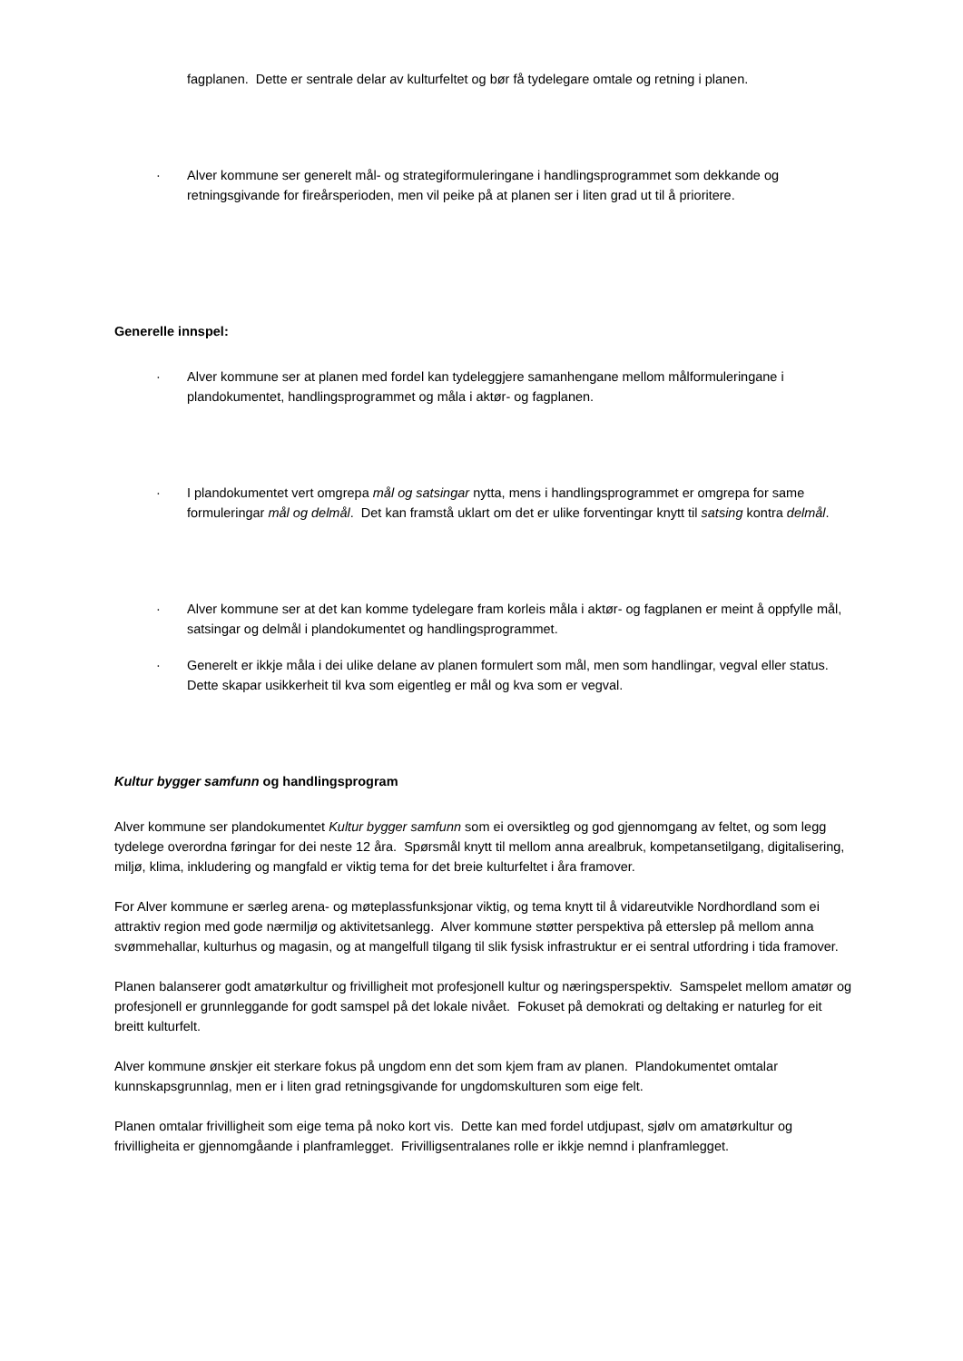fagplanen. Dette er sentrale delar av kulturfeltet og bør få tydelegare omtale og retning i planen.
· Alver kommune ser generelt mål- og strategiformuleringane i handlingsprogrammet som dekkande og retningsgivande for fireårsperioden, men vil peike på at planen ser i liten grad ut til å prioritere.
Generelle innspel:
· Alver kommune ser at planen med fordel kan tydeleggjere samanhengane mellom målformuleringane i plandokumentet, handlingsprogrammet og måla i aktør- og fagplanen.
· I plandokumentet vert omgrepa mål og satsingar nytta, mens i handlingsprogrammet er omgrepa for same formuleringar mål og delmål. Det kan framstå uklart om det er ulike forventingar knytt til satsing kontra delmål.
· Alver kommune ser at det kan komme tydelegare fram korleis måla i aktør- og fagplanen er meint å oppfylle mål, satsingar og delmål i plandokumentet og handlingsprogrammet.
· Generelt er ikkje måla i dei ulike delane av planen formulert som mål, men som handlingar, vegval eller status. Dette skapar usikkerheit til kva som eigentleg er mål og kva som er vegval.
Kultur bygger samfunn og handlingsprogram
Alver kommune ser plandokumentet Kultur bygger samfunn som ei oversiktleg og god gjennomgang av feltet, og som legg tydelege overordna føringar for dei neste 12 åra. Spørsmål knytt til mellom anna arealbruk, kompetansetilgang, digitalisering, miljø, klima, inkludering og mangfald er viktig tema for det breie kulturfeltet i åra framover.
For Alver kommune er særleg arena- og møteplassfunksjonar viktig, og tema knytt til å vidareutvikle Nordhordland som ei attraktiv region med gode nærmiljø og aktivitetsanlegg. Alver kommune støtter perspektiva på etterslep på mellom anna svømmehallar, kulturhus og magasin, og at mangelfull tilgang til slik fysisk infrastruktur er ei sentral utfordring i tida framover.
Planen balanserer godt amatørkultur og frivilligheit mot profesjonell kultur og næringsperspektiv. Samspelet mellom amatør og profesjonell er grunnleggande for godt samspel på det lokale nivået. Fokuset på demokrati og deltaking er naturleg for eit breitt kulturfelt.
Alver kommune ønskjer eit sterkare fokus på ungdom enn det som kjem fram av planen. Plandokumentet omtalar kunnskapsgrunnlag, men er i liten grad retningsgivande for ungdomskulturen som eige felt.
Planen omtalar frivilligheit som eige tema på noko kort vis. Dette kan med fordel utdjupast, sjølv om amatørkultur og frivilligheita er gjennomgåande i planframlegget. Frivilligsentralanes rolle er ikkje nemnd i planframlegget.